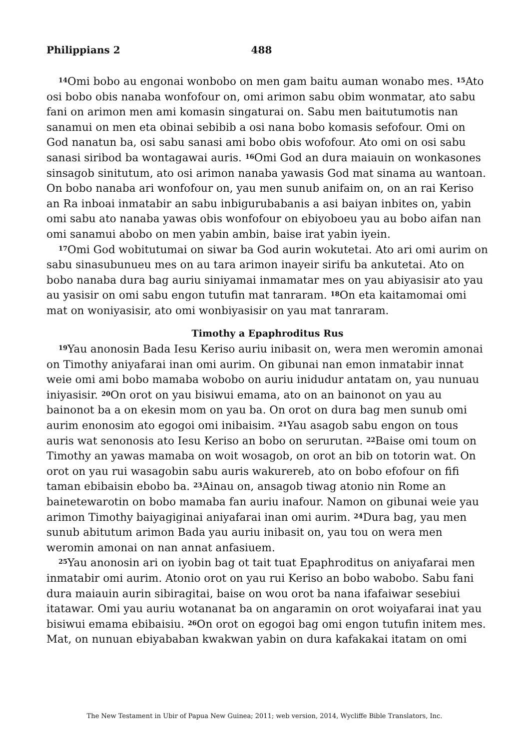Philippians 2 488
<sup>14</sup> Omi bobo au engonai wonbobo on men gam baitu auman wonabo mes. <sup>15</sup>Ato osi bobo obis nanaba wonfofour on, omi arimon sabu obim wonmatar, ato sabu fani on arimon men ami komasin singaturai on. Sabu men baitutumotis nan sanamui on men eta obinai sebibib a osi nana bobo komasis sefofour. Omi on God nanatun ba, osi sabu sanasi ami bobo obis wofofour. Ato omi on osi sabu sanasi siribod ba wontagawai auris. <sup>16</sup>Omi God an dura maiauin on wonkasones sinsagob sinitutum, ato osi arimon nanaba yawasis God mat sinama au wantoan. On bobo nanaba ari wonfofour on, yau men sunub anifaim on, on an rai Keriso an Ra inboai inmatabir an sabu inbigurubabanis a asi baiyan inbites on, yabin omi sabu ato nanaba yawas obis wonfofour on ebiyoboeu yau au bobo aifan nan omi sanamui abobo on men yabin ambin, baise irat yabin iyein.
<sup>17</sup> Omi God wobitutumai on siwar ba God aurin wokutetai. Ato ari omi aurim on sabu sinasubunueu mes on au tara arimon inayeir sirifu ba ankutetai. Ato on bobo nanaba dura bag auriu siniyamai inmamatar mes on yau abiyasisir ato yau au yasisir on omi sabu engon tutufin mat tanraram. <sup>18</sup>On eta kaitamomai omi mat on woniyasisir, ato omi wonbiyasisir on yau mat tanraram.
Timothy a Epaphroditus Rus
<sup>19</sup> Yau anonosin Bada Iesu Keriso auriu inibasit on, wera men weromin amonai on Timothy aniyafarai inan omi aurim. On gibunai nan emon inmatabir innat weie omi ami bobo mamaba wobobo on auriu inidudur antatam on, yau nunuau iniyasisir. <sup>20</sup>On orot on yau bisiwui emama, ato on an bainonot on yau au bainonot ba a on ekesin mom on yau ba. On orot on dura bag men sunub omi aurim enonosim ato egogoi omi inibaisim. <sup>21</sup>Yau asagob sabu engon on tous auris wat senonosis ato Iesu Keriso an bobo on serurutan. <sup>22</sup>Baise omi toum on Timothy an yawas mamaba on woit wosagob, on orot an bib on totorin wat. On orot on yau rui wasagobin sabu auris wakurereb, ato on bobo efofour on fifi taman ebibaisin ebobo ba. <sup>23</sup>Ainau on, ansagob tiwag atonio nin Rome an bainetewarotin on bobo mamaba fan auriu inafour. Namon on gibunai weie yau arimon Timothy baiyagiginai aniyafarai inan omi aurim. <sup>24</sup>Dura bag, yau men sunub abitutum arimon Bada yau auriu inibasit on, yau tou on wera men weromin amonai on nan annat anfasiuem.
<sup>25</sup> Yau anonosin ari on iyobin bag ot tait tuat Epaphroditus on aniyafarai men inmatabir omi aurim. Atonio orot on yau rui Keriso an bobo wabobo. Sabu fani dura maiauin aurin sibiragitai, baise on wou orot ba nana ifafaiwar sesebiui itatawar. Omi yau auriu wotananat ba on angaramin on orot woiyafarai inat yau bisiwui emama ebibaisiu. <sup>26</sup>On orot on egogoi bag omi engon tutufin initem mes. Mat, on nunuan ebiyababan kwakwan yabin on dura kafakakai itatam on omi
The New Testament in Ubir of Papua New Guinea; 2011; web version, 2014, Wycliffe Bible Translators, Inc.